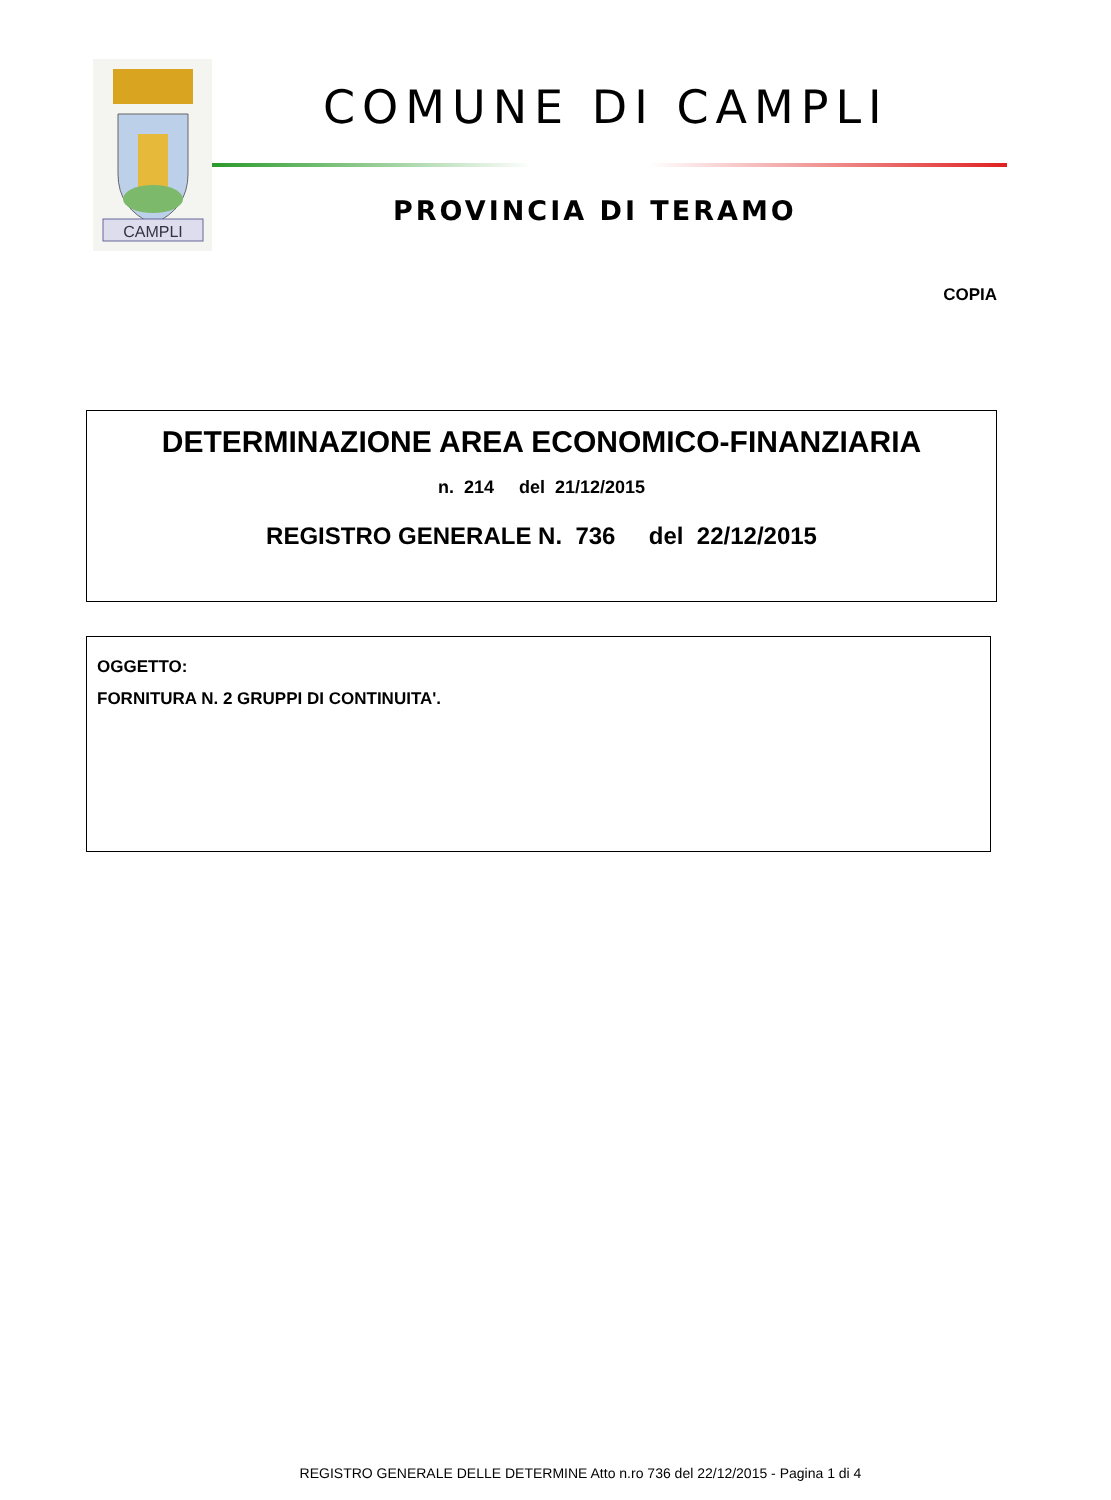CAMPLI
COMUNE DI CAMPLI
PROVINCIA DI TERAMO
COPIA
DETERMINAZIONE AREA ECONOMICO-FINANZIARIA
n. 214 del 21/12/2015
REGISTRO GENERALE N. 736 del 22/12/2015
OGGETTO:
FORNITURA N. 2 GRUPPI DI CONTINUITA'.
REGISTRO GENERALE DELLE DETERMINE Atto n.ro 736 del 22/12/2015 - Pagina 1 di 4